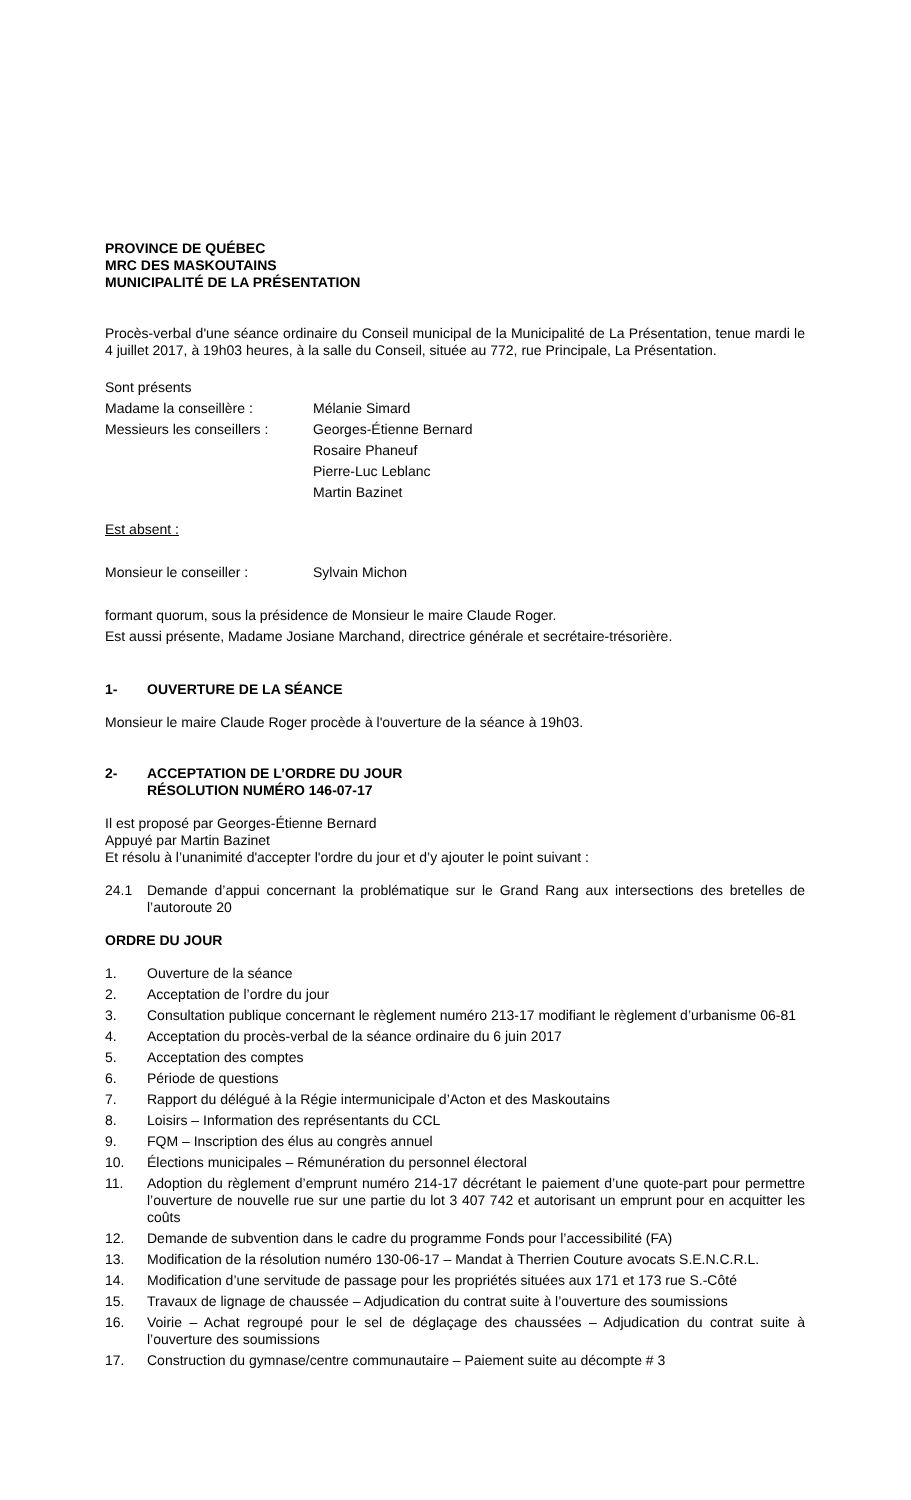PROVINCE DE QUÉBEC
MRC DES MASKOUTAINS
MUNICIPALITÉ DE LA PRÉSENTATION
Procès-verbal d'une séance ordinaire du Conseil municipal de la Municipalité de La Présentation, tenue mardi le 4 juillet 2017, à 19h03 heures, à la salle du Conseil, située au 772, rue Principale, La Présentation.
Sont présents
Madame la conseillère : Mélanie Simard
Messieurs les conseillers :
Georges-Étienne Bernard
Rosaire Phaneuf
Pierre-Luc Leblanc
Martin Bazinet
Est absent :
Monsieur le conseiller : Sylvain Michon
formant quorum, sous la présidence de Monsieur le maire Claude Roger.
Est aussi présente, Madame Josiane Marchand, directrice générale et secrétaire-trésorière.
1- OUVERTURE DE LA SÉANCE
Monsieur le maire Claude Roger procède à l'ouverture de la séance à 19h03.
2- ACCEPTATION DE L’ORDRE DU JOUR
RÉSOLUTION NUMÉRO 146-07-17
Il est proposé par Georges-Étienne Bernard
Appuyé par Martin Bazinet
Et résolu à l’unanimité d'accepter l'ordre du jour et d’y ajouter le point suivant :
24.1 Demande d’appui concernant la problématique sur le Grand Rang aux intersections des bretelles de l’autoroute 20
ORDRE DU JOUR
1. Ouverture de la séance
2. Acceptation de l’ordre du jour
3. Consultation publique concernant le règlement numéro 213-17 modifiant le règlement d’urbanisme 06-81
4. Acceptation du procès-verbal de la séance ordinaire du 6 juin 2017
5. Acceptation des comptes
6. Période de questions
7. Rapport du délégué à la Régie intermunicipale d’Acton et des Maskoutains
8. Loisirs – Information des représentants du CCL
9. FQM – Inscription des élus au congrès annuel
10. Élections municipales – Rémunération du personnel électoral
11. Adoption du règlement d’emprunt numéro 214-17 décrétant le paiement d’une quote-part pour permettre l’ouverture de nouvelle rue sur une partie du lot 3 407 742 et autorisant un emprunt pour en acquitter les coûts
12. Demande de subvention dans le cadre du programme Fonds pour l’accessibilité (FA)
13. Modification de la résolution numéro 130-06-17 – Mandat à Therrien Couture avocats S.E.N.C.R.L.
14. Modification d’une servitude de passage pour les propriétés situées aux 171 et 173 rue S.-Côté
15. Travaux de lignage de chaussée – Adjudication du contrat suite à l’ouverture des soumissions
16. Voirie – Achat regroupé pour le sel de déglaçage des chaussées – Adjudication du contrat suite à l’ouverture des soumissions
17. Construction du gymnase/centre communautaire – Paiement suite au décompte # 3